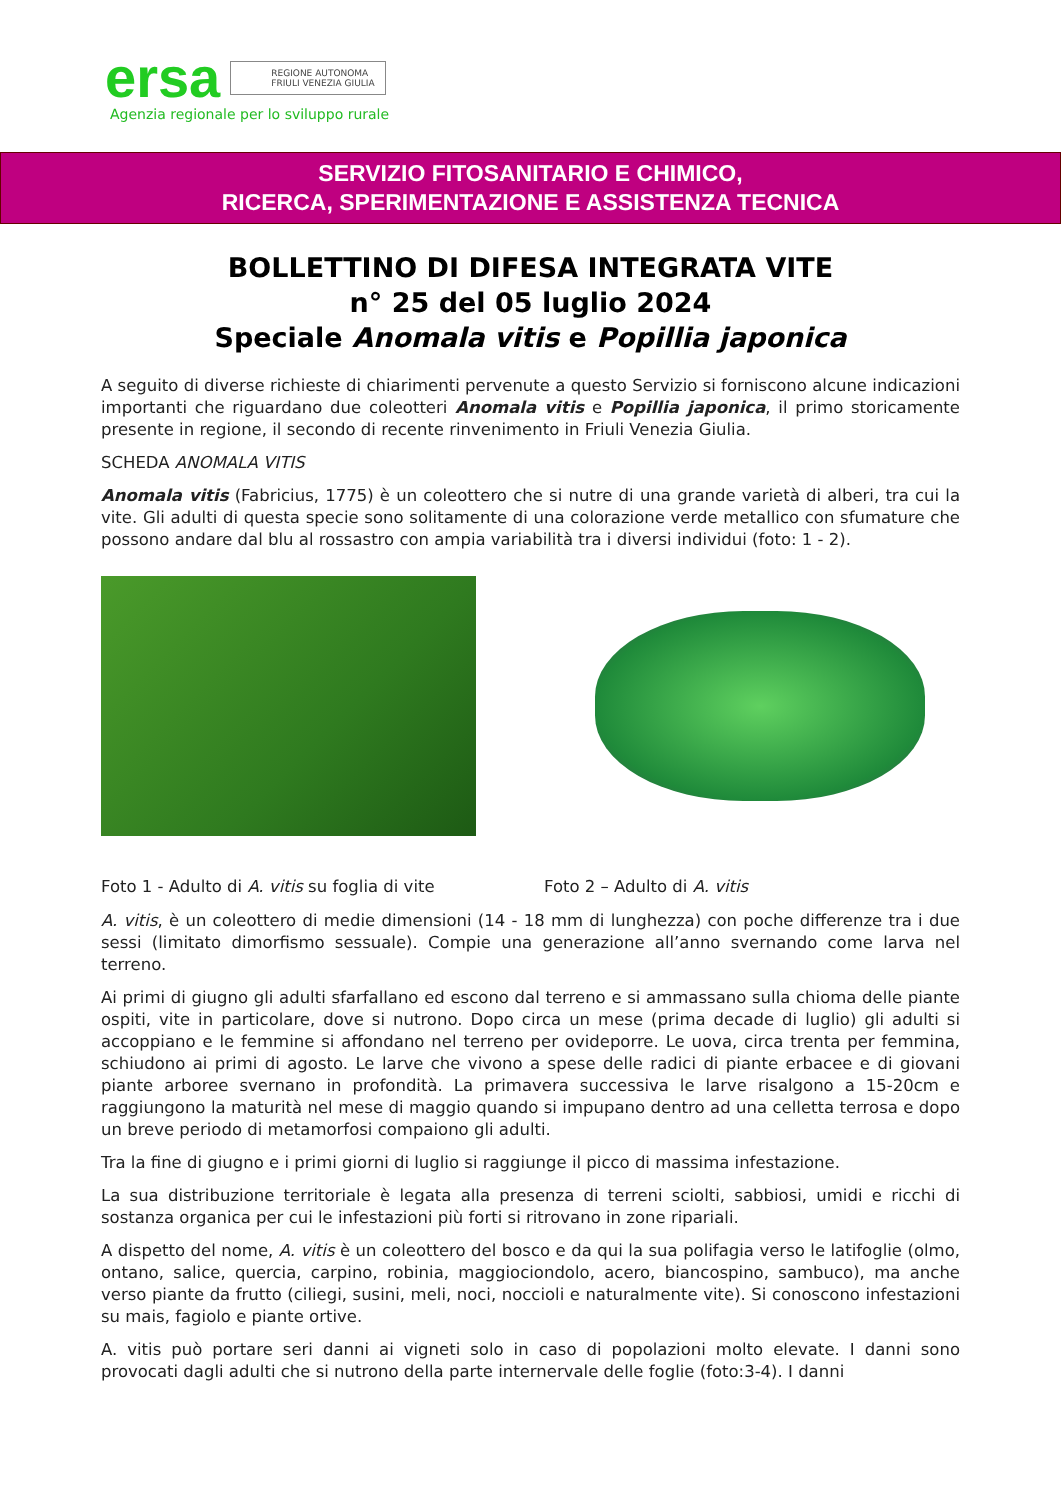ersa REGIONE AUTONOMA
FRIULI VENEZIA GIULIA
Agenzia regionale per lo sviluppo rurale
SERVIZIO FITOSANITARIO E CHIMICO,
RICERCA, SPERIMENTAZIONE E ASSISTENZA TECNICA
BOLLETTINO DI DIFESA INTEGRATA VITE
n° 25 del 05 luglio 2024
Speciale Anomala vitis e Popillia japonica
A seguito di diverse richieste di chiarimenti pervenute a questo Servizio si forniscono alcune indicazioni importanti che riguardano due coleotteri Anomala vitis e Popillia japonica, il primo storicamente presente in regione, il secondo di recente rinvenimento in Friuli Venezia Giulia.
SCHEDA ANOMALA VITIS
Anomala vitis (Fabricius, 1775) è un coleottero che si nutre di una grande varietà di alberi, tra cui la vite. Gli adulti di questa specie sono solitamente di una colorazione verde metallico con sfumature che possono andare dal blu al rossastro con ampia variabilità tra i diversi individui (foto: 1 - 2).
Foto 1 - Adulto di A. vitis su foglia di vite Foto 2 – Adulto di A. vitis
A. vitis, è un coleottero di medie dimensioni (14 - 18 mm di lunghezza) con poche differenze tra i due sessi (limitato dimorfismo sessuale). Compie una generazione all’anno svernando come larva nel terreno.
Ai primi di giugno gli adulti sfarfallano ed escono dal terreno e si ammassano sulla chioma delle piante ospiti, vite in particolare, dove si nutrono. Dopo circa un mese (prima decade di luglio) gli adulti si accoppiano e le femmine si affondano nel terreno per ovideporre. Le uova, circa trenta per femmina, schiudono ai primi di agosto. Le larve che vivono a spese delle radici di piante erbacee e di giovani piante arboree svernano in profondità. La primavera successiva le larve risalgono a 15-20cm e raggiungono la maturità nel mese di maggio quando si impupano dentro ad una celletta terrosa e dopo un breve periodo di metamorfosi compaiono gli adulti.
Tra la fine di giugno e i primi giorni di luglio si raggiunge il picco di massima infestazione.
La sua distribuzione territoriale è legata alla presenza di terreni sciolti, sabbiosi, umidi e ricchi di sostanza organica per cui le infestazioni più forti si ritrovano in zone ripariali.
A dispetto del nome, A. vitis è un coleottero del bosco e da qui la sua polifagia verso le latifoglie (olmo, ontano, salice, quercia, carpino, robinia, maggiociondolo, acero, biancospino, sambuco), ma anche verso piante da frutto (ciliegi, susini, meli, noci, noccioli e naturalmente vite). Si conoscono infestazioni su mais, fagiolo e piante ortive.
A. vitis può portare seri danni ai vigneti solo in caso di popolazioni molto elevate. I danni sono provocati dagli adulti che si nutrono della parte internervale delle foglie (foto:3-4). I danni